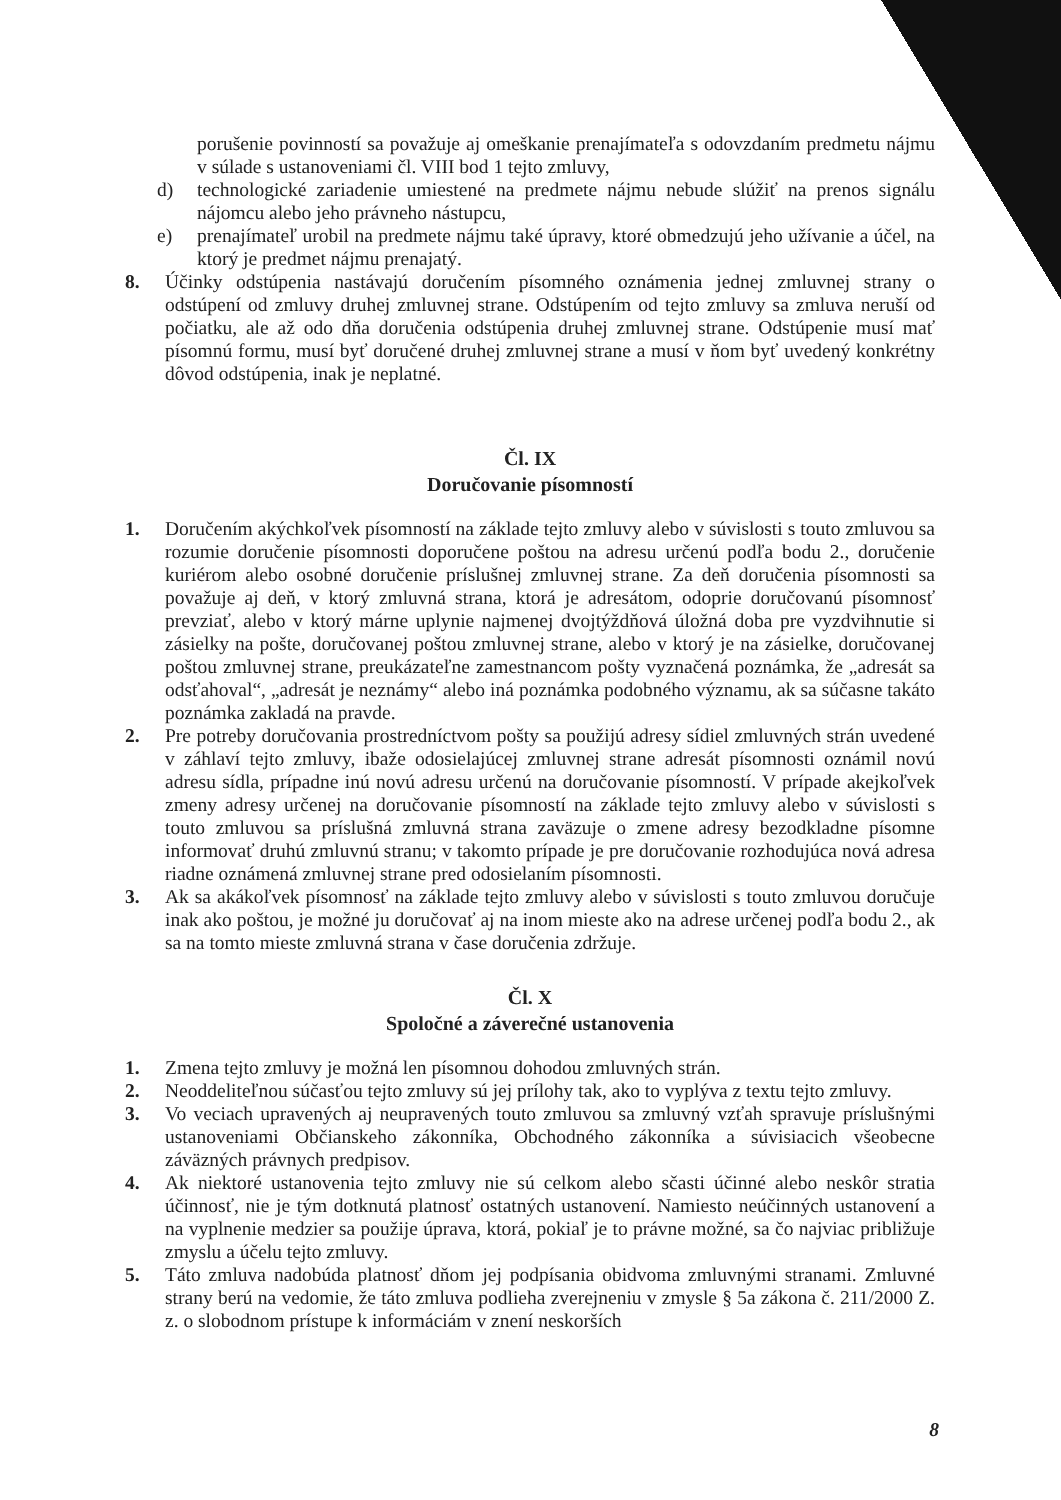porušenie povinností sa považuje aj omeškanie prenajímateľa s odovzdaním predmetu nájmu v súlade s ustanoveniami čl. VIII bod 1 tejto zmluvy,
d) technologické zariadenie umiestené na predmete nájmu nebude slúžiť na prenos signálu nájomcu alebo jeho právneho nástupcu,
e) prenajímateľ urobil na predmete nájmu také úpravy, ktoré obmedzujú jeho užívanie a účel, na ktorý je predmet nájmu prenajatý.
8. Účinky odstúpenia nastávajú doručením písomného oznámenia jednej zmluvnej strany o odstúpení od zmluvy druhej zmluvnej strane. Odstúpením od tejto zmluvy sa zmluva neruší od počiatku, ale až odo dňa doručenia odstúpenia druhej zmluvnej strane. Odstúpenie musí mať písomnú formu, musí byť doručené druhej zmluvnej strane a musí v ňom byť uvedený konkrétny dôvod odstúpenia, inak je neplatné.
Čl. IX
Doručovanie písomností
1. Doručením akýchkoľvek písomností na základe tejto zmluvy alebo v súvislosti s touto zmluvou sa rozumie doručenie písomnosti doporučene poštou na adresu určenú podľa bodu 2., doručenie kuriérom alebo osobné doručenie príslušnej zmluvnej strane. Za deň doručenia písomnosti sa považuje aj deň, v ktorý zmluvná strana, ktorá je adresátom, odoprie doručovanú písomnosť prevziať, alebo v ktorý márne uplynie najmenej dvojtýždňová úložná doba pre vyzdvihnutie si zásielky na pošte, doručovanej poštou zmluvnej strane, alebo v ktorý je na zásielke, doručovanej poštou zmluvnej strane, preukázateľne zamestnancom pošty vyznačená poznámka, že „adresát sa odsťahoval“, „adresát je neznámy“ alebo iná poznámka podobného významu, ak sa súčasne takáto poznámka zakladá na pravde.
2. Pre potreby doručovania prostredníctvom pošty sa použijú adresy sídiel zmluvných strán uvedené v záhlaví tejto zmluvy, ibaže odosielajúcej zmluvnej strane adresát písomnosti oznámil novú adresu sídla, prípadne inú novú adresu určenú na doručovanie písomností. V prípade akejkoľvek zmeny adresy určenej na doručovanie písomností na základe tejto zmluvy alebo v súvislosti s touto zmluvou sa príslušná zmluvná strana zaväzuje o zmene adresy bezodkladne písomne informovať druhú zmluvnú stranu; v takomto prípade je pre doručovanie rozhodujúca nová adresa riadne oznámená zmluvnej strane pred odosielaním písomnosti.
3. Ak sa akákoľvek písomnosť na základe tejto zmluvy alebo v súvislosti s touto zmluvou doručuje inak ako poštou, je možné ju doručovať aj na inom mieste ako na adrese určenej podľa bodu 2., ak sa na tomto mieste zmluvná strana v čase doručenia zdržuje.
Čl. X
Spoločné a záverečné ustanovenia
1. Zmena tejto zmluvy je možná len písomnou dohodou zmluvných strán.
2. Neoddeliteľnou súčasťou tejto zmluvy sú jej prílohy tak, ako to vyplýva z textu tejto zmluvy.
3. Vo veciach upravených aj neupravených touto zmluvou sa zmluvný vzťah spravuje príslušnými ustanoveniami Občianskeho zákonníka, Obchodného zákonníka a súvisiacich všeobecne záväzných právnych predpisov.
4. Ak niektoré ustanovenia tejto zmluvy nie sú celkom alebo sčasti účinné alebo neskôr stratia účinnosť, nie je tým dotknutá platnosť ostatných ustanovení. Namiesto neúčinných ustanovení a na vyplnenie medzier sa použije úprava, ktorá, pokiaľ je to právne možné, sa čo najviac približuje zmyslu a účelu tejto zmluvy.
5. Táto zmluva nadobúda platnosť dňom jej podpísania obidvoma zmluvnými stranami. Zmluvné strany berú na vedomie, že táto zmluva podlieha zverejneniu v zmysle § 5a zákona č. 211/2000 Z. z. o slobodnom prístupe k informáciám v znení neskorších
8